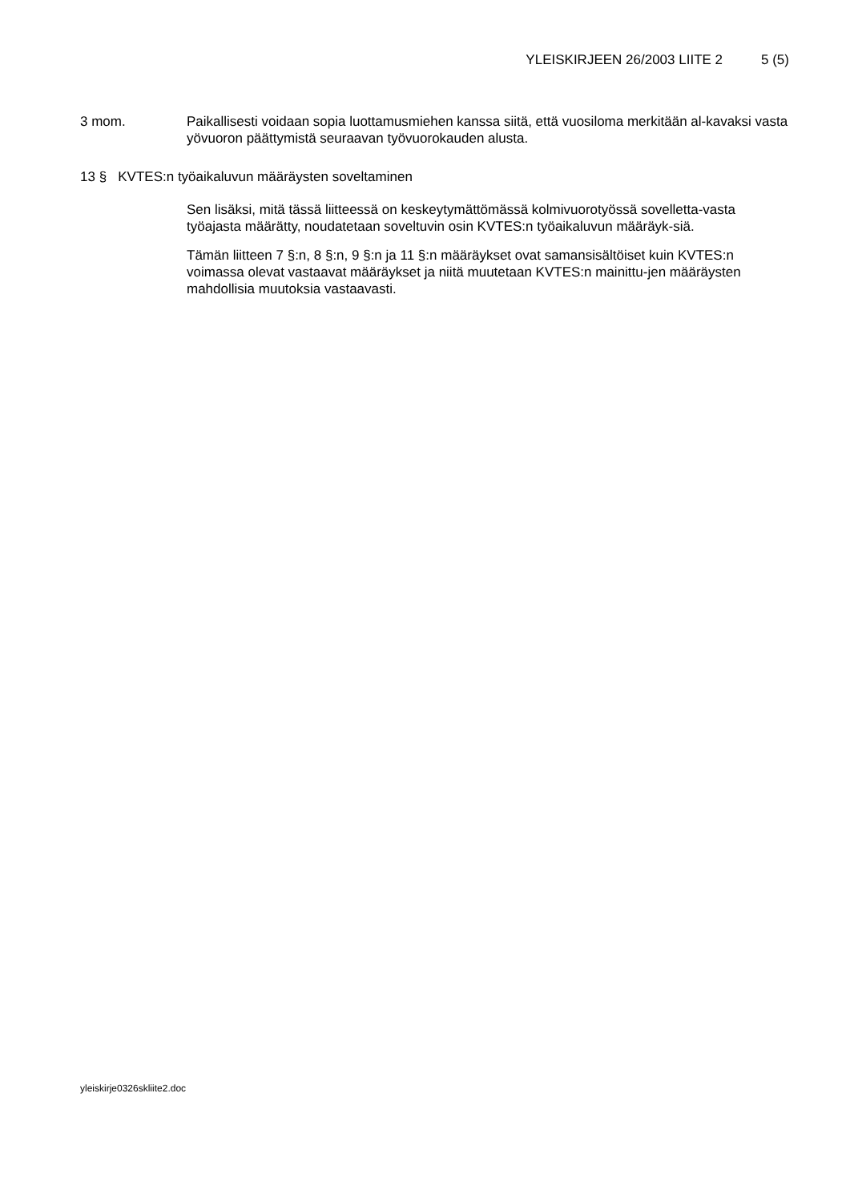YLEISKIRJEEN 26/2003 LIITE 2 5 (5)
3 mom. Paikallisesti voidaan sopia luottamusmiehen kanssa siitä, että vuosiloma merkitään al-kavaksi vasta yövuoron päättymistä seuraavan työvuorokauden alusta.
13 § KVTES:n työaikaluvun määräysten soveltaminen
Sen lisäksi, mitä tässä liitteessä on keskeytymättömässä kolmivuorotyössä sovelletta-vasta työajasta määrätty, noudatetaan soveltuvin osin KVTES:n työaikaluvun määräyk-siä.
Tämän liitteen 7 §:n, 8 §:n, 9 §:n ja 11 §:n määräykset ovat samansisältöiset kuin KVTES:n voimassa olevat vastaavat määräykset ja niitä muutetaan KVTES:n mainittu-jen määräysten mahdollisia muutoksia vastaavasti.
yleiskirje0326skliite2.doc